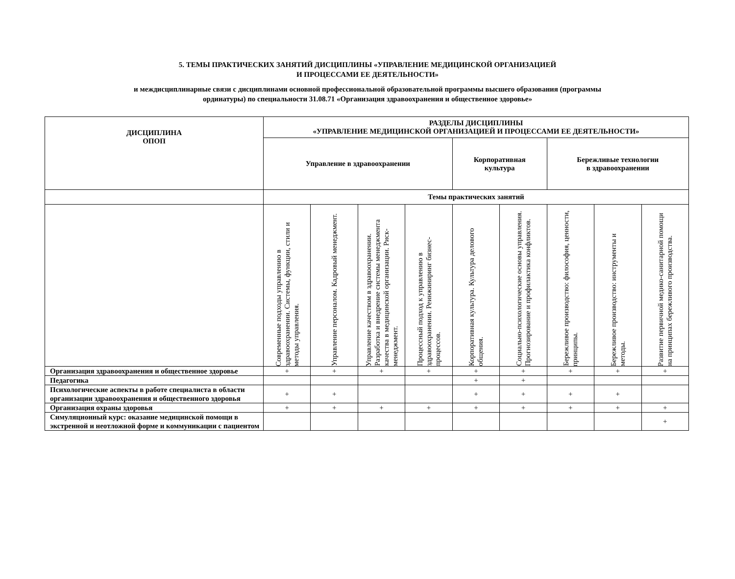5. ТЕМЫ ПРАКТИЧЕСКИХ ЗАНЯТИЙ ДИСЦИПЛИНЫ «УПРАВЛЕНИЕ МЕДИЦИНСКОЙ ОРГАНИЗАЦИЕЙ
И ПРОЦЕССАМИ ЕЕ ДЕЯТЕЛЬНОСТИ»
и междисциплинарные связи с дисциплинами основной профессиональной образовательной программы высшего образования (программы
ординатуры) по специальности 31.08.71 «Организация здравоохранения и общественное здоровье»
| ДИСЦИПЛИНА ОПОП | РАЗДЕЛЫ ДИСЦИПЛИНЫ «УПРАВЛЕНИЕ МЕДИЦИНСКОЙ ОРГАНИЗАЦИЕЙ И ПРОЦЕССАМИ ЕЕ ДЕЯТЕЛЬНОСТИ» | | | | | | | | |
| --- | --- | --- | --- | --- | --- | --- | --- | --- | --- |
| | Управление в здравоохранении | | | | Корпоративная культура | | Бережливые технологии в здравоохранении | | |
| | Темы практических занятий | | | | | | | | |
| | Современные подходы управлению в здравоохранении. Системы, функции, стили и методы управления. | Управление персоналом. Кадровый менеджмент. | Управление качеством в здравоохранении. Разработка и внедрение системы менеджмента качества в медицинской организации. Риск-менеджмент. | Процессный подход к управлению в здравоохранении. Реинжиниринг бизнес-процессов. | Корпоративная культура. Культура делового общения. | Социально-психологические основы управления. Прогнозирование и профилактика конфликтов. | Бережливое производство: философия, ценности, принципы. | Бережливое производство: инструменты и методы. | Развитие первичной медико-санитарной помощи на принципах бережливого производства. |
| Организация здравоохранения и общественное здоровье | + | + | + | + | + | + | + | + | + |
| Педагогика | | | | | + | + | | | |
| Психологические аспекты в работе специалиста в области организации здравоохранения и общественного здоровья | + | + | | | + | + | + | + | |
| Организация охраны здоровья | + | + | + | + | + | + | + | + | + |
| Симуляционный курс: оказание медицинской помощи в экстренной и неотложной форме и коммуникации с пациентом | | | | | | | | | + |